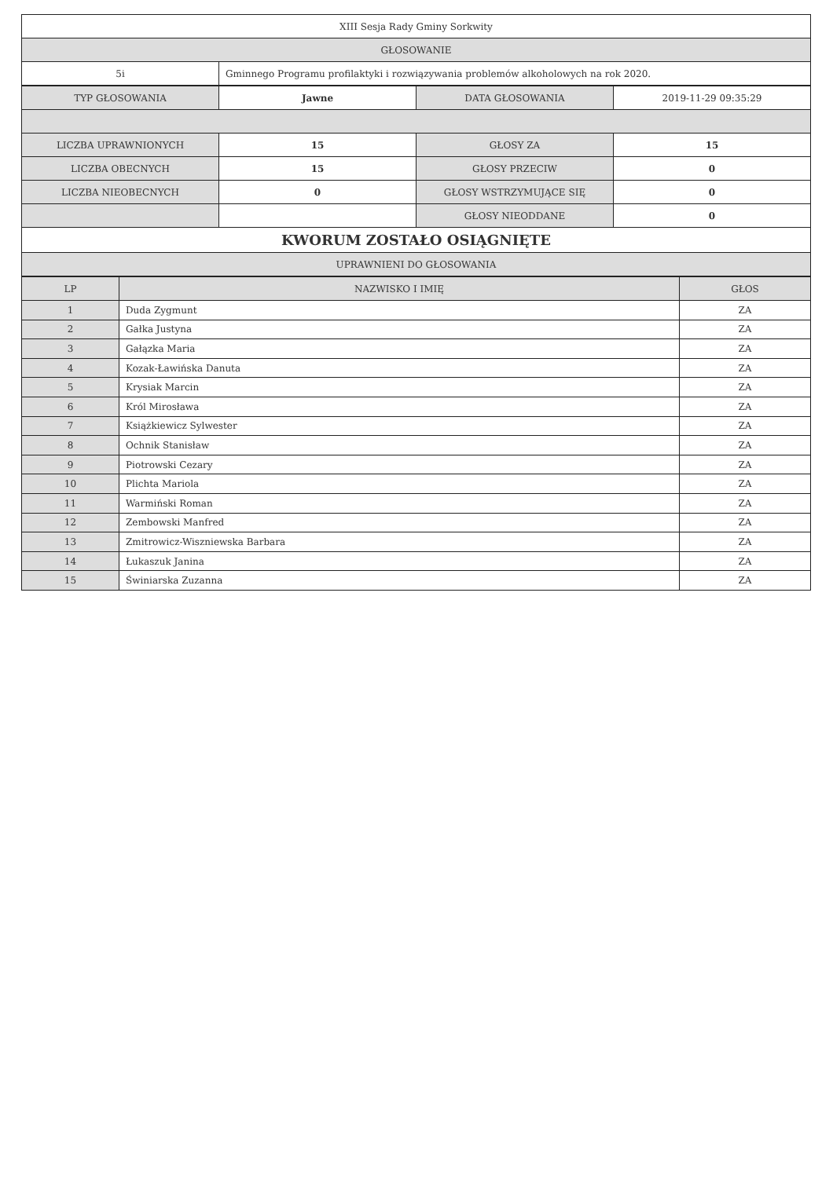| XIII Sesja Rady Gminy Sorkwity | |
| GŁOSOWANIE | |
| 5i | Gminnego Programu profilaktyki i rozwiązywania problemów alkoholowych na rok 2020. |
| TYP GŁOSOWANIA | Jawne | DATA GŁOSOWANIA | 2019-11-29 09:35:29 |
| LICZBA UPRAWNIONYCH | 15 | GŁOSY ZA | 15 |
| LICZBA OBECNYCH | 15 | GŁOSY PRZECIW | 0 |
| LICZBA NIEOBECNYCH | 0 | GŁOSY WSTRZYMUJĄCE SIĘ | 0 |
| | | GŁOSY NIEODDANE | 0 |
| KWORUM ZOSTAŁO OSIĄGNIĘTE | | | |
| UPRAWNIENI DO GŁOSOWANIA | | | |
| LP | NAZWISKO I IMIĘ | GŁOS |
| --- | --- | --- |
| 1 | Duda Zygmunt | ZA |
| 2 | Gałka Justyna | ZA |
| 3 | Gałązka Maria | ZA |
| 4 | Kozak-Ławińska Danuta | ZA |
| 5 | Krysiak Marcin | ZA |
| 6 | Król Mirosława | ZA |
| 7 | Książkiewicz Sylwester | ZA |
| 8 | Ochnik Stanisław | ZA |
| 9 | Piotrowski Cezary | ZA |
| 10 | Plichta Mariola | ZA |
| 11 | Warmiński Roman | ZA |
| 12 | Zembowski Manfred | ZA |
| 13 | Zmitrowicz-Wiszniewska Barbara | ZA |
| 14 | Łukaszuk Janina | ZA |
| 15 | Świniarska Zuzanna | ZA |